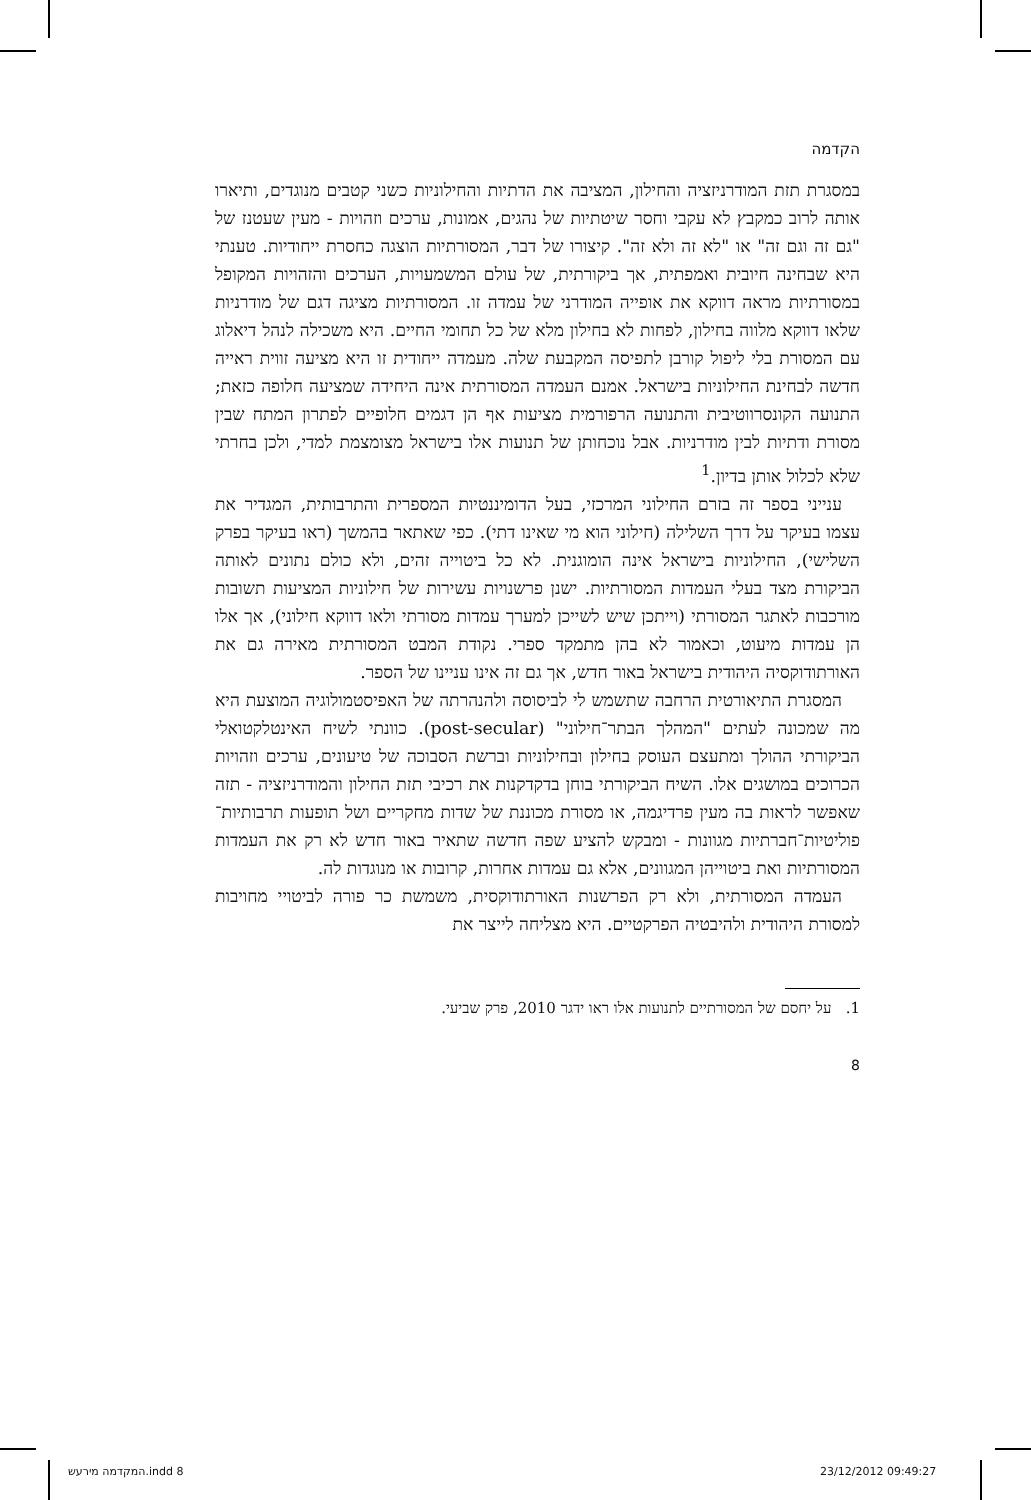הקדמה
במסגרת תזת המודרניזציה והחילון, המציבה את הדתיות והחילוניות כשני קטבים מנוגדים, ותיארו אותה לרוב כמקבץ לא עקבי וחסר שיטתיות של נהגים, אמונות, ערכים וזהויות - מעין שעטנז של "גם זה וגם זה" או "לא זה ולא זה". קיצורו של דבר, המסורתיות הוצגה כחסרת ייחודיות. טענתי היא שבחינה חיובית ואמפתית, אך ביקורתית, של עולם המשמעויות, הערכים והזהויות המקופל במסורתיות מראה דווקא את אופייה המודרני של עמדה זו. המסורתיות מציגה דגם של מודרניות שלאו דווקא מלווה בחילון, לפחות לא בחילון מלא של כל תחומי החיים. היא משכילה לנהל דיאלוג עם המסורת בלי ליפול קורבן לתפיסה המקבעת שלה. מעמדה ייחודית זו היא מציעה זווית ראייה חדשה לבחינת החילוניות בישראל. אמנם העמדה המסורתית אינה היחידה שמציעה חלופה כזאת; התנועה הקונסרווטיבית והתנועה הרפורמית מציעות אף הן דגמים חלופיים לפתרון המתח שבין מסורת ודתיות לבין מודרניות. אבל נוכחותן של תנועות אלו בישראל מצומצמת למדי, ולכן בחרתי שלא לכלול אותן בדיון.<sup>1</sup>
ענייני בספר זה בזרם החילוני המרכזי, בעל הדומיננטיות המספרית והתרבותית, המגדיר את עצמו בעיקר על דרך השלילה (חילוני הוא מי שאינו דתי). כפי שאתאר בהמשך (ראו בעיקר בפרק השלישי), החילוניות בישראל אינה הומוגנית. לא כל ביטוייה זהים, ולא כולם נתונים לאותה הביקורת מצד בעלי העמדות המסורתיות. ישנן פרשנויות עשירות של חילוניות המציעות תשובות מורכבות לאתגר המסורתי (וייתכן שיש לשייכן למערך עמדות מסורתי ולאו דווקא חילוני), אך אלו הן עמדות מיעוט, וכאמור לא בהן מתמקד ספרי. נקודת המבט המסורתית מאירה גם את האורתודוקסיה היהודית בישראל באור חדש, אך גם זה אינו עניינו של הספר.
המסגרת התיאורטית הרחבה שתשמש לי לביסוסה ולהנהרתה של האפיסטמולוגיה המוצעת היא מה שמכונה לעתים "המהלך הבתר־חילוני" (post-secular). כוונתי לשיח האינטלקטואלי הביקורתי ההולך ומתעצם העוסק בחילון ובחילוניות וברשת הסבוכה של טיעונים, ערכים וזהויות הכרוכים במושגים אלו. השיח הביקורתי בוחן בדקדקנות את רכיבי תזת החילון והמודרניזציה - תזה שאפשר לראות בה מעין פרדיגמה, או מסורת מכוננת של שדות מחקריים ושל תופעות תרבותיות־פוליטיות־חברתיות מגוונות - ומבקש להציע שפה חדשה שתאיר באור חדש לא רק את העמדות המסורתיות ואת ביטוייהן המגוונים, אלא גם עמדות אחרות, קרובות או מנוגדות לה.
העמדה המסורתית, ולא רק הפרשנות האורתודוקסית, משמשת כר פורה לביטויי מחויבות למסורת היהודית ולהיבטיה הפרקטיים. היא מצליחה לייצר את
1. על יחסם של המסורתיים לתנועות אלו ראו ידגר 2010, פרק שביעי.
8
המקדמה מירעש.indd 8 23/12/2012 09:49:27